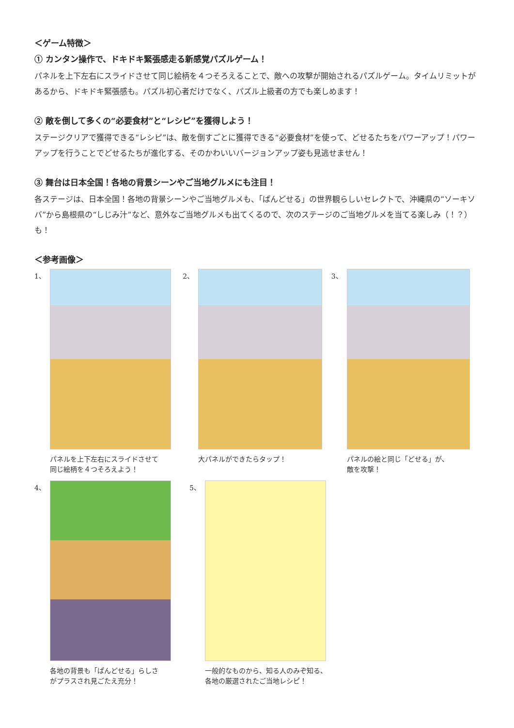＜ゲーム特徴＞
① カンタン操作で、ドキドキ緊張感走る新感覚パズルゲーム！
パネルを上下左右にスライドさせて同じ絵柄を４つそろえることで、敵への攻撃が開始されるパズルゲーム。タイムリミットがあるから、ドキドキ緊張感も。パズル初心者だけでなく、パズル上級者の方でも楽しめます！
② 敵を倒して多くの“必要食材”と“レシピ”を獲得しよう！
ステージクリアで獲得できる“レシピ”は、敵を倒すごとに獲得できる“必要食材”を使って、どせるたちをパワーアップ！パワーアップを行うことでどせるたちが進化する、そのかわいいバージョンアップ姿も見逃せません！
③ 舞台は日本全国！各地の背景シーンやご当地グルメにも注目！
各ステージは、日本全国！各地の背景シーンやご当地グルメも、「ぱんどせる」の世界観らしいセレクトで、沖縄県の“ソーキソバ”から島根県の“しじみ汁”など、意外なご当地グルメも出てくるので、次のステージのご当地グルメを当てる楽しみ（！？）も！
＜参考画像＞
1、
パネルを上下左右にスライドさせて
同じ絵柄を４つそろえよう！
2、
大パネルができたらタップ！
3、
パネルの絵と同じ「どせる」が、
敵を攻撃！
4、
各地の背景も「ぱんどせる」らしさ
がプラスされ見ごたえ充分！
5、
一般的なものから、知る人のみぞ知る、
各地の厳選されたご当地レシピ！